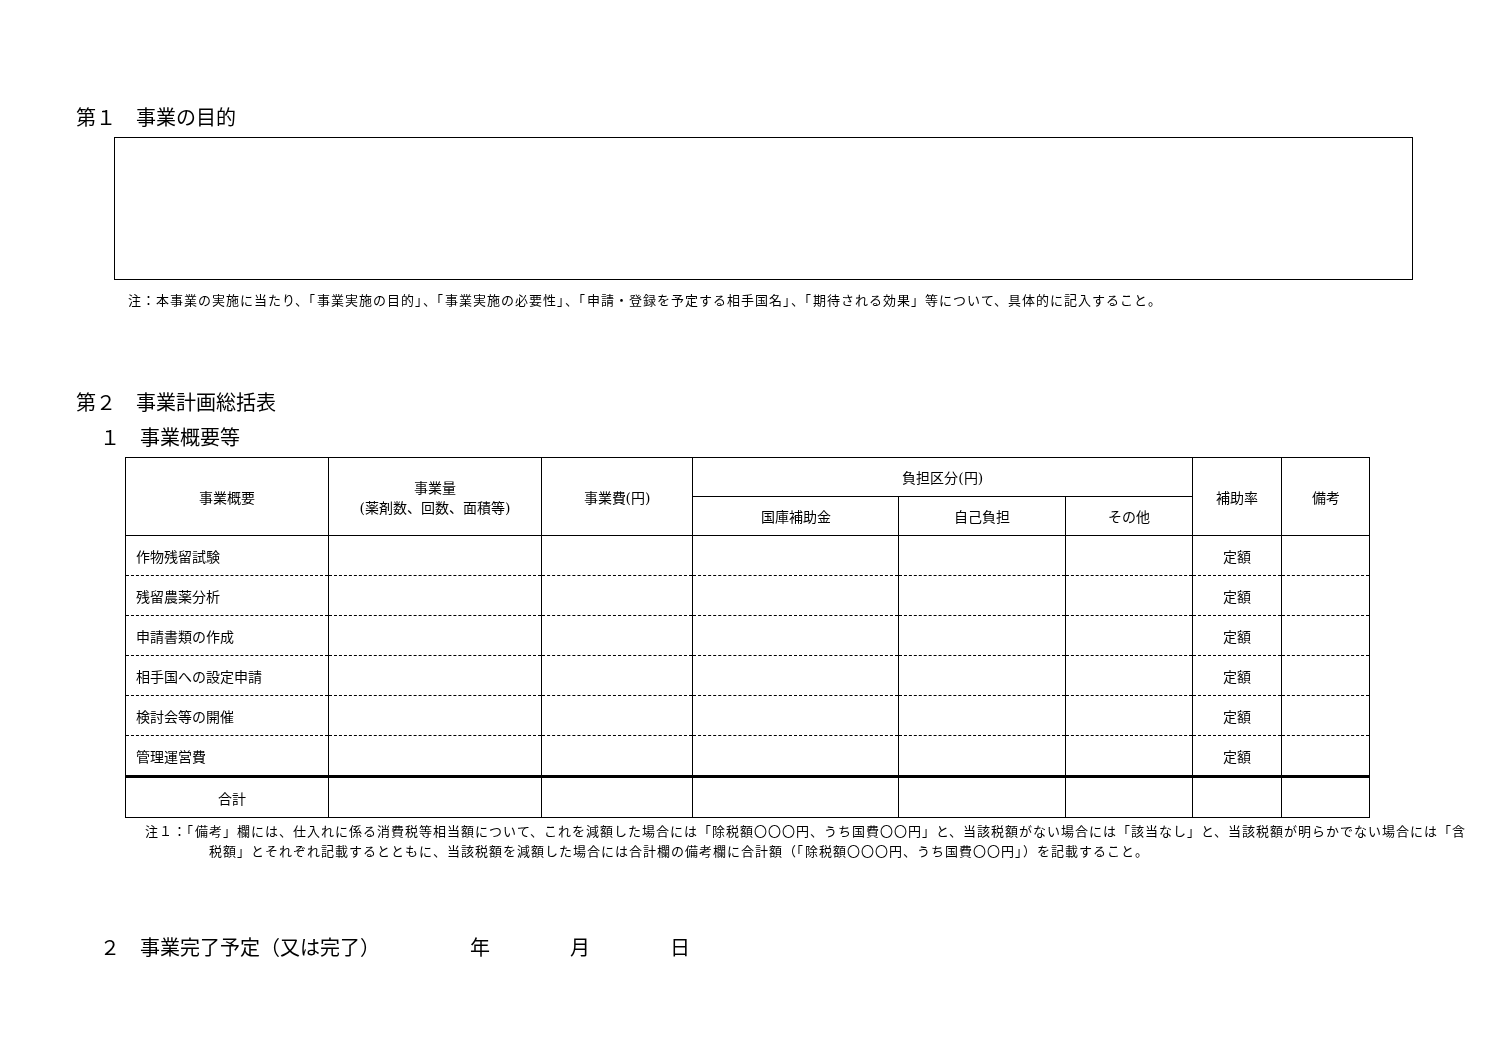第１　事業の目的
注：本事業の実施に当たり、「事業実施の目的」、「事業実施の必要性」、「申請・登録を予定する相手国名」、「期待される効果」等について、具体的に記入すること。
第２　事業計画総括表
１　事業概要等
| 事業概要 | 事業量 (薬剤数、回数、面積等) | 事業費(円) | 負担区分(円) | | | 補助率 | 備考 |
| --- | --- | --- | --- | --- | --- | --- | --- |
| | | | 国庫補助金 | 自己負担 | その他 | | |
| 作物残留試験 | | | | | | 定額 | |
| 残留農薬分析 | | | | | | 定額 | |
| 申請書類の作成 | | | | | | 定額 | |
| 相手国への設定申請 | | | | | | 定額 | |
| 検討会等の開催 | | | | | | 定額 | |
| 管理運営費 | | | | | | 定額 | |
| 合計 | | | | | | | |
注１：「備考」欄には、仕入れに係る消費税等相当額について、これを減額した場合には「除税額〇〇〇円、うち国費〇〇円」と、当該税額がない場合には「該当なし」と、当該税額が明らかでない場合には「含税額」とそれぞれ記載するとともに、当該税額を減額した場合には合計欄の備考欄に合計額（「除税額〇〇〇円、うち国費〇〇円」）を記載すること。
２　事業完了予定（又は完了）　　　　　年　　　　月　　　　日